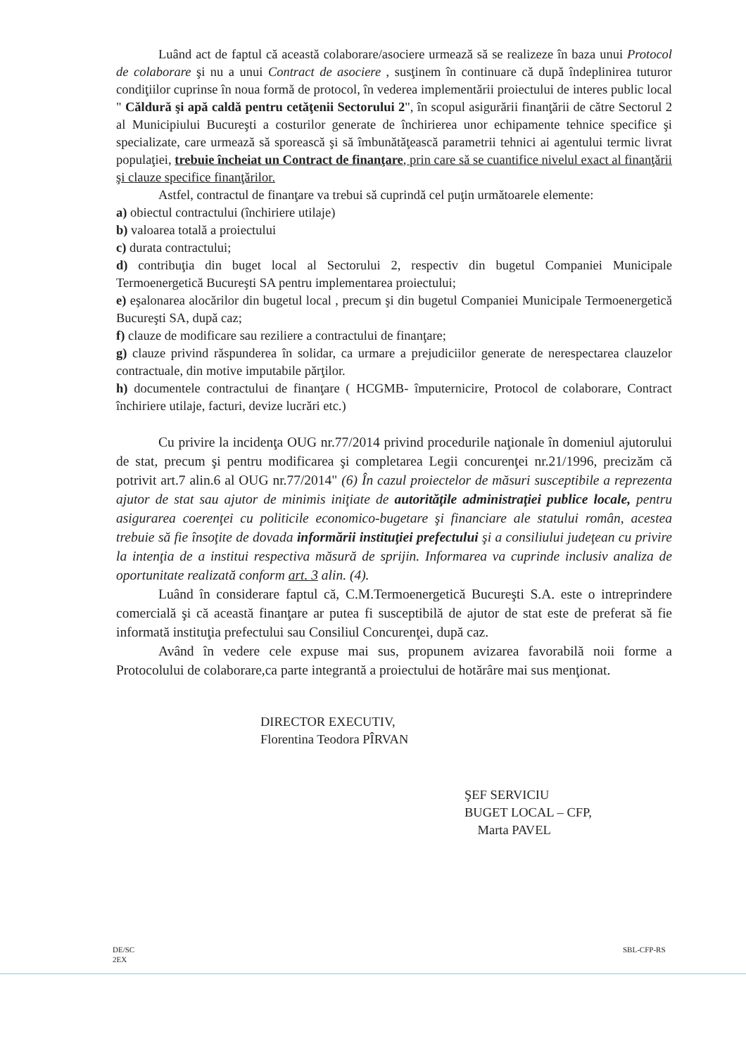Luând act de faptul că această colaborare/asociere urmează să se realizeze în baza unui Protocol de colaborare şi nu a unui Contract de asociere , susţinem în continuare că după îndeplinirea tuturor condiţiilor cuprinse în noua formă de protocol, în vederea implementării proiectului de interes public local " Căldură şi apă caldă pentru cetăţenii Sectorului 2", în scopul asigurării finanţării de către Sectorul 2 al Municipiului Bucureşti a costurilor generate de închirierea unor echipamente tehnice specifice şi specializate, care urmează să sporească şi să îmbunătăţească parametrii tehnici ai agentului termic livrat populaţiei, trebuie încheiat un Contract de finanţare, prin care să se cuantifice nivelul exact al finanţării şi clauze specifice finanţărilor.
Astfel, contractul de finanţare va trebui să cuprindă cel puţin următoarele elemente:
a) obiectul contractului (închiriere utilaje)
b) valoarea totală a proiectului
c) durata contractului;
d) contribuţia din buget local al Sectorului 2, respectiv din bugetul Companiei Municipale Termoenergetică Bucureşti SA pentru implementarea proiectului;
e) eşalonarea alocărilor din bugetul local , precum şi din bugetul Companiei Municipale Termoenergetică Bucureşti SA, după caz;
f) clauze de modificare sau reziliere a contractului de finanţare;
g) clauze privind răspunderea în solidar, ca urmare a prejudiciilor generate de nerespectarea clauzelor contractuale, din motive imputabile părţilor.
h) documentele contractului de finanţare ( HCGMB- împuternicire, Protocol de colaborare, Contract închiriere utilaje, facturi, devize lucrări etc.)
Cu privire la incidenţa OUG nr.77/2014 privind procedurile naţionale în domeniul ajutorului de stat, precum şi pentru modificarea şi completarea Legii concurenţei nr.21/1996, precizăm că potrivit art.7 alin.6 al OUG nr.77/2014" (6) În cazul proiectelor de măsuri susceptibile a reprezenta ajutor de stat sau ajutor de minimis iniţiate de autorităţile administraţiei publice locale, pentru asigurarea coerenţei cu politicile economico-bugetare şi financiare ale statului român, acestea trebuie să fie însoţite de dovada informării instituţiei prefectului şi a consiliului judeţean cu privire la intenţia de a institui respectiva măsură de sprijin. Informarea va cuprinde inclusiv analiza de oportunitate realizată conform art. 3 alin. (4).
Luând în considerare faptul că, C.M.Termoenergetică Bucureşti S.A. este o intreprindere comercială şi că această finanţare ar putea fi susceptibilă de ajutor de stat este de preferat să fie informată instituţia prefectului sau Consiliul Concurenţei, după caz.
Având în vedere cele expuse mai sus, propunem avizarea favorabilă noii forme a Protocolului de colaborare,ca parte integrantă a proiectului de hotărâre mai sus menţionat.
DIRECTOR EXECUTIV,
Florentina Teodora PÎRVAN
ŞEF SERVICIU
BUGET LOCAL – CFP,
Marta PAVEL
DE/SC
2EX
SBL-CFP-RS